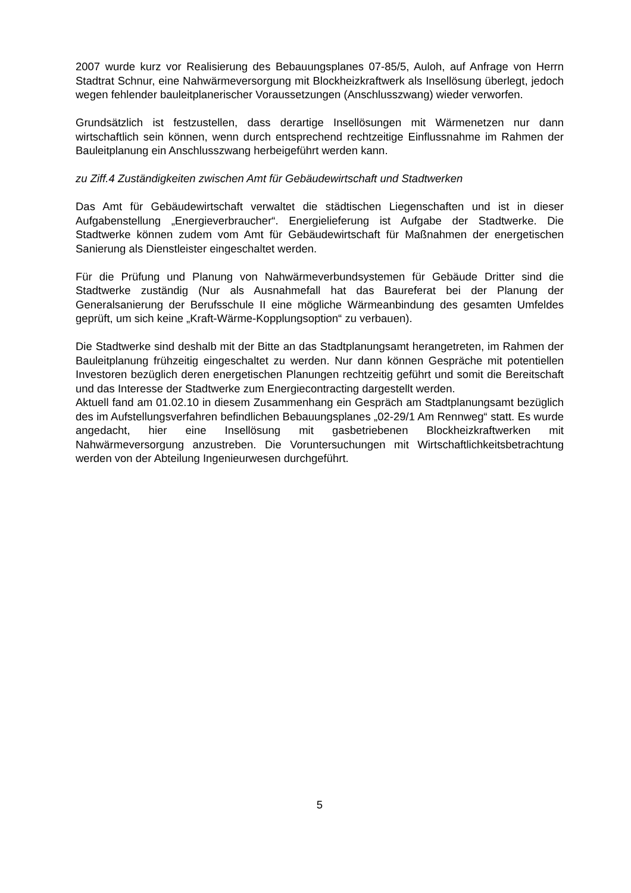2007 wurde kurz vor Realisierung des Bebauungsplanes 07-85/5, Auloh, auf Anfrage von Herrn Stadtrat Schnur, eine Nahwärmeversorgung mit Blockheizkraftwerk als Insellösung überlegt, jedoch wegen fehlender bauleitplanerischer Voraussetzungen (Anschlusszwang) wieder verworfen.
Grundsätzlich ist festzustellen, dass derartige Insellösungen mit Wärmenetzen nur dann wirtschaftlich sein können, wenn durch entsprechend rechtzeitige Einflussnahme im Rahmen der Bauleitplanung ein Anschlusszwang herbeigeführt werden kann.
zu Ziff.4 Zuständigkeiten zwischen Amt für Gebäudewirtschaft und Stadtwerken
Das Amt für Gebäudewirtschaft verwaltet die städtischen Liegenschaften und ist in dieser Aufgabenstellung „Energieverbraucher“. Energielieferung ist Aufgabe der Stadtwerke. Die Stadtwerke können zudem vom Amt für Gebäudewirtschaft für Maßnahmen der energetischen Sanierung als Dienstleister eingeschaltet werden.
Für die Prüfung und Planung von Nahwärmeverbundsystemen für Gebäude Dritter sind die Stadtwerke zuständig (Nur als Ausnahmefall hat das Baureferat bei der Planung der Generalsanierung der Berufsschule II eine mögliche Wärmeanbindung des gesamten Umfeldes geprüft, um sich keine „Kraft-Wärme-Kopplungsoption“ zu verbauen).
Die Stadtwerke sind deshalb mit der Bitte an das Stadtplanungsamt herangetreten, im Rahmen der Bauleitplanung frühzeitig eingeschaltet zu werden. Nur dann können Gespräche mit potentiellen Investoren bezüglich deren energetischen Planungen rechtzeitig geführt und somit die Bereitschaft und das Interesse der Stadtwerke zum Energiecontracting dargestellt werden.
Aktuell fand am 01.02.10 in diesem Zusammenhang ein Gespräch am Stadtplanungsamt bezüglich des im Aufstellungsverfahren befindlichen Bebauungsplanes „02-29/1 Am Rennweg“ statt. Es wurde angedacht, hier eine Insellösung mit gasbetriebenen Blockheizkraftwerken mit Nahwärmeversorgung anzustreben. Die Voruntersuchungen mit Wirtschaftlichkeitsbetrachtung werden von der Abteilung Ingenieurwesen durchgeführt.
5